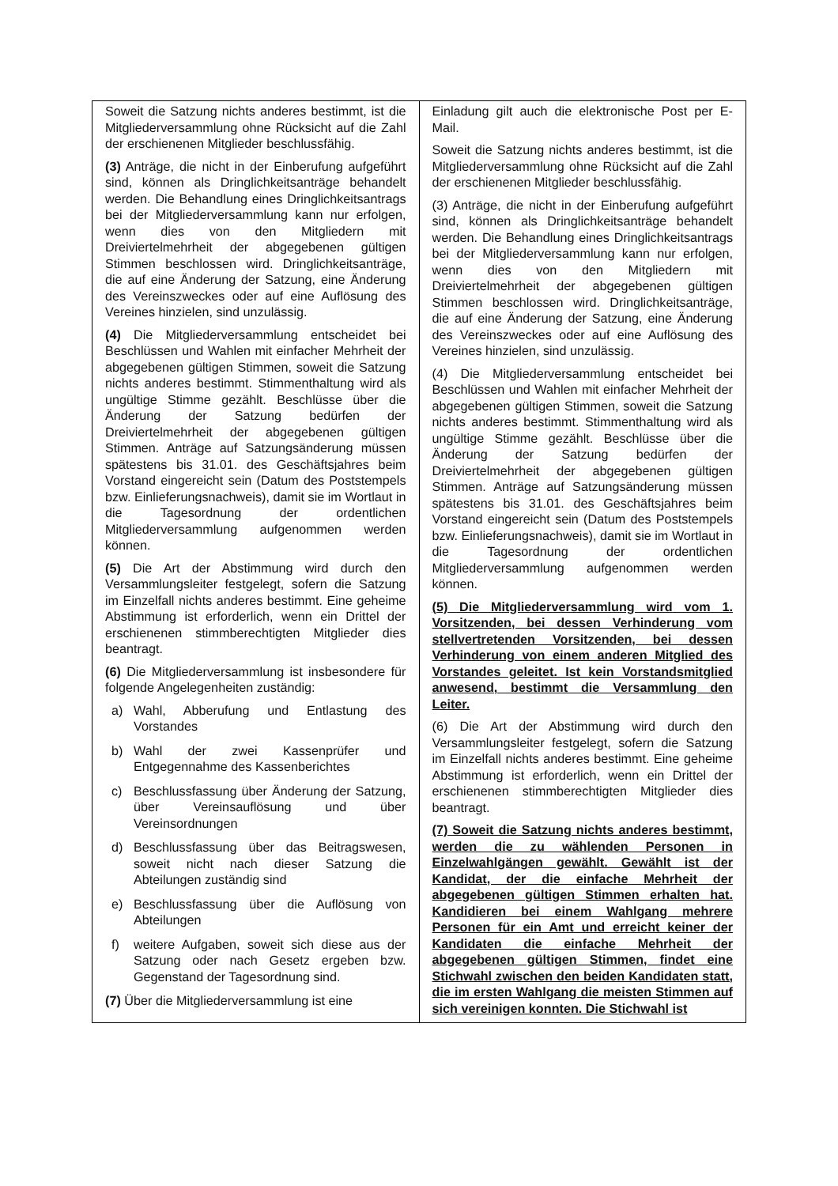| Soweit die Satzung nichts anderes bestimmt, ist die Mitgliederversammlung ohne Rücksicht auf die Zahl der erschienenen Mitglieder beschlussfähig. (3) Anträge, die nicht in der Einberufung aufgeführt sind, können als Dringlichkeitsanträge behandelt werden. Die Behandlung eines Dringlichkeitsantrags bei der Mitgliederversammlung kann nur erfolgen, wenn dies von den Mitgliedern mit Dreiviertelmehrheit der abgegebenen gültigen Stimmen beschlossen wird. Dringlichkeitsanträge, die auf eine Änderung der Satzung, eine Änderung des Vereinszweckes oder auf eine Auflösung des Vereines hinzielen, sind unzulässig. (4) Die Mitgliederversammlung entscheidet bei Beschlüssen und Wahlen mit einfacher Mehrheit der abgegebenen gültigen Stimmen, soweit die Satzung nichts anderes bestimmt. Stimmenthaltung wird als ungültige Stimme gezählt. Beschlüsse über die Änderung der Satzung bedürfen der Dreiviertelmehrheit der abgegebenen gültigen Stimmen. Anträge auf Satzungsänderung müssen spätestens bis 31.01. des Geschäftsjahres beim Vorstand eingereicht sein (Datum des Poststempels bzw. Einlieferungsnachweis), damit sie im Wortlaut in die Tagesordnung der ordentlichen Mitgliederversammlung aufgenommen werden können. (5) Die Art der Abstimmung wird durch den Versammlungsleiter festgelegt, sofern die Satzung im Einzelfall nichts anderes bestimmt. Eine geheime Abstimmung ist erforderlich, wenn ein Drittel der erschienenen stimmberechtigten Mitglieder dies beantragt. (6) Die Mitgliederversammlung ist insbesondere für folgende Angelegenheiten zuständig: a) Wahl, Abberufung und Entlastung des Vorstandes b) Wahl der zwei Kassenprüfer und Entgegennahme des Kassenberichtes c) Beschlussfassung über Änderung der Satzung, über Vereinsauflösung und über Vereinsordnungen d) Beschlussfassung über das Beitragswesen, soweit nicht nach dieser Satzung die Abteilungen zuständig sind e) Beschlussfassung über die Auflösung von Abteilungen f) weitere Aufgaben, soweit sich diese aus der Satzung oder nach Gesetz ergeben bzw. Gegenstand der Tagesordnung sind. (7) Über die Mitgliederversammlung ist eine | Einladung gilt auch die elektronische Post per E-Mail. Soweit die Satzung nichts anderes bestimmt, ist die Mitgliederversammlung ohne Rücksicht auf die Zahl der erschienenen Mitglieder beschlussfähig. (3) Anträge, die nicht in der Einberufung aufgeführt sind, können als Dringlichkeitsanträge behandelt werden. Die Behandlung eines Dringlichkeitsantrags bei der Mitgliederversammlung kann nur erfolgen, wenn dies von den Mitgliedern mit Dreiviertelmehrheit der abgegebenen gültigen Stimmen beschlossen wird. Dringlichkeitsanträge, die auf eine Änderung der Satzung, eine Änderung des Vereinszweckes oder auf eine Auflösung des Vereines hinzielen, sind unzulässig. (4) Die Mitgliederversammlung entscheidet bei Beschlüssen und Wahlen mit einfacher Mehrheit der abgegebenen gültigen Stimmen, soweit die Satzung nichts anderes bestimmt. Stimmenthaltung wird als ungültige Stimme gezählt. Beschlüsse über die Änderung der Satzung bedürfen der Dreiviertelmehrheit der abgegebenen gültigen Stimmen. Anträge auf Satzungsänderung müssen spätestens bis 31.01. des Geschäftsjahres beim Vorstand eingereicht sein (Datum des Poststempels bzw. Einlieferungsnachweis), damit sie im Wortlaut in die Tagesordnung der ordentlichen Mitgliederversammlung aufgenommen werden können. (5) Die Mitgliederversammlung wird vom 1. Vorsitzenden, bei dessen Verhinderung vom stellvertretenden Vorsitzenden, bei dessen Verhinderung von einem anderen Mitglied des Vorstandes geleitet. Ist kein Vorstandsmitglied anwesend, bestimmt die Versammlung den Leiter. (6) Die Art der Abstimmung wird durch den Versammlungsleiter festgelegt, sofern die Satzung im Einzelfall nichts anderes bestimmt. Eine geheime Abstimmung ist erforderlich, wenn ein Drittel der erschienenen stimmberechtigten Mitglieder dies beantragt. (7) Soweit die Satzung nichts anderes bestimmt, werden die zu wählenden Personen in Einzelwahlgängen gewählt. Gewählt ist der Kandidat, der die einfache Mehrheit der abgegebenen gültigen Stimmen erhalten hat. Kandidieren bei einem Wahlgang mehrere Personen für ein Amt und erreicht keiner der Kandidaten die einfache Mehrheit der abgegebenen gültigen Stimmen, findet eine Stichwahl zwischen den beiden Kandidaten statt, die im ersten Wahlgang die meisten Stimmen auf sich vereinigen konnten. Die Stichwahl ist |